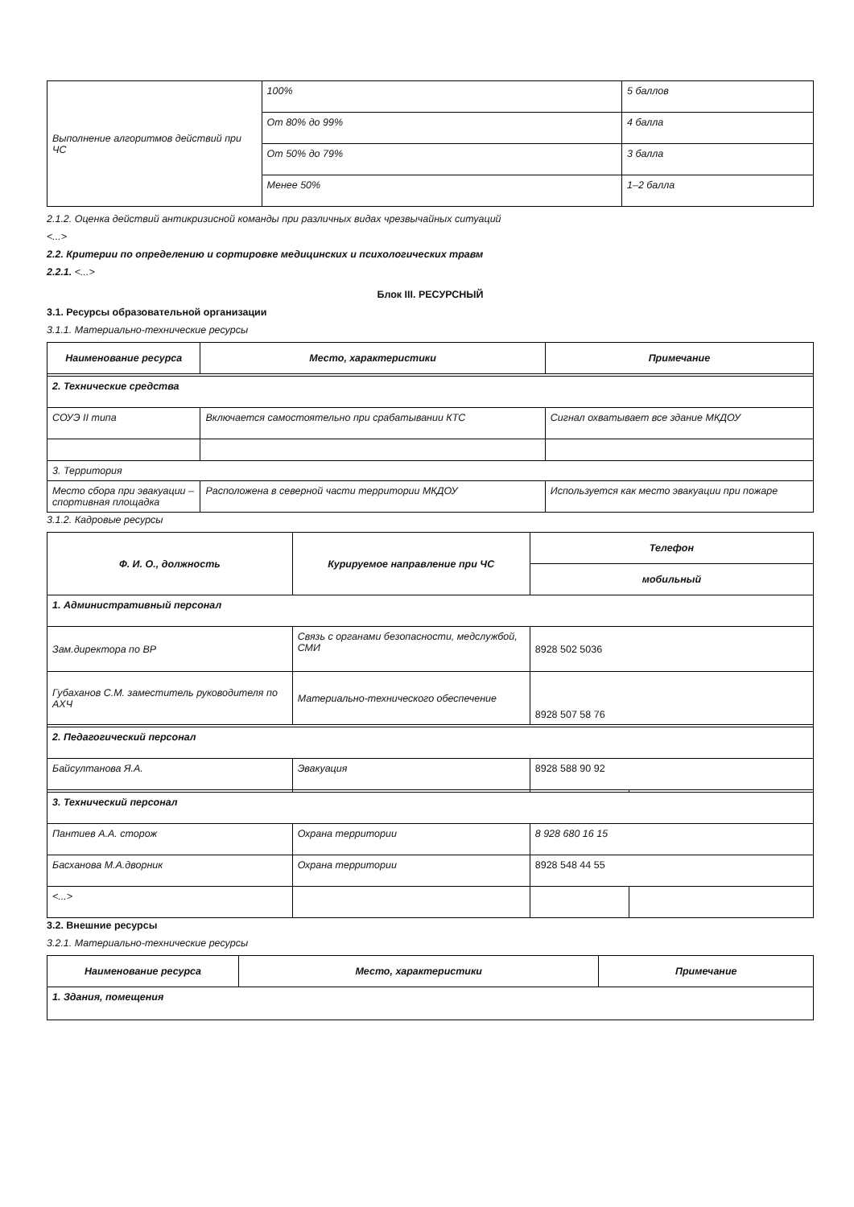| Выполнение алгоритмов действий при ЧС | 100% | 5 баллов |
| | От 80% до 99% | 4 балла |
| | От 50% до 79% | 3 балла |
| | Менее 50% | 1–2 балла |
2.1.2. Оценка действий антикризисной команды при различных видах чрезвычайных ситуаций
<...>
2.2. Критерии по определению и сортировке медицинских и психологических травм
2.2.1. <...>
Блок III. РЕСУРСНЫЙ
3.1. Ресурсы образовательной организации
3.1.1. Материально-технические ресурсы
| Наименование ресурса | Место, характеристики | Примечание |
| --- | --- | --- |
| 2. Технические средства | | |
| СОУЭ II типа | Включается самостоятельно при срабатывании КТС | Сигнал охватывает все здание МКДОУ |
| 3. Территория | | |
| Место сбора при эвакуации –спортивная площадка | Расположена в северной части территории МКДОУ | Используется как место эвакуации при пожаре |
3.1.2. Кадровые ресурсы
| Ф. И. О., должность | Курируемое направление при ЧС | Телефон | |
| --- | --- | --- | --- |
| | | мобильный | |
| 1. Административный персонал | | | |
| Зам.директора по ВР | Связь с органами безопасности, медслужбой, СМИ | 8928 502 5036 | |
| Губаханов С.М. заместитель руководителя по АХЧ | Материально-технического обеспечение | 8928 507 58 76 | |
| 2. Педагогический персонал | | | |
| Байсултанова Я.А. | Эвакуация | 8928 588 90 92 | |
| 3. Технический персонал | | | |
| Пантиев А.А. сторож | Охрана территории | 8 928 680 16 15 | |
| Басханова М.А.дворник | Охрана территории | 8928 548 44 55 | |
| <...> | | | |
3.2. Внешние ресурсы
3.2.1. Материально-технические ресурсы
| Наименование ресурса | Место, характеристики | Примечание |
| --- | --- | --- |
| 1. Здания, помещения | | |